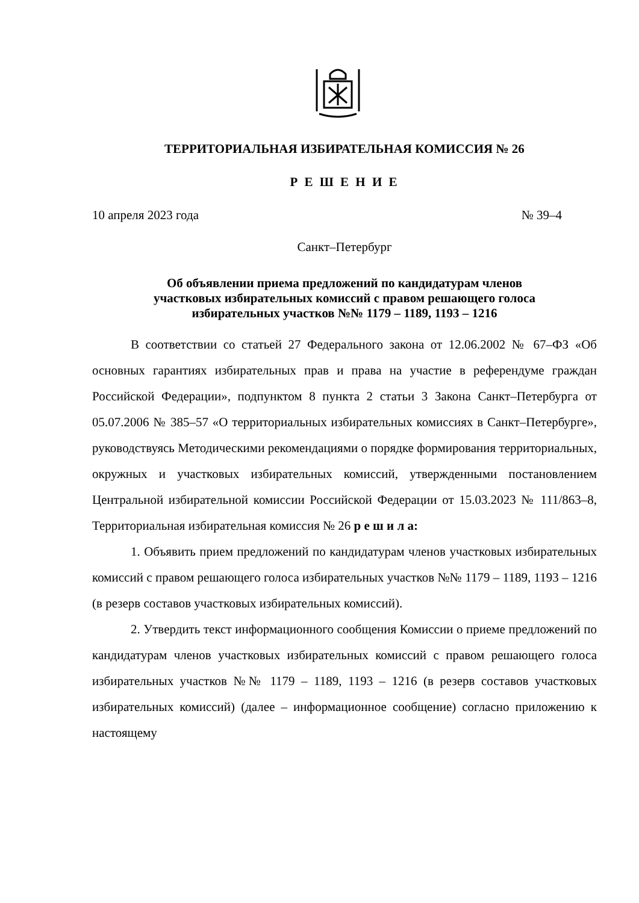ТЕРРИТОРИАЛЬНАЯ ИЗБИРАТЕЛЬНАЯ КОМИССИЯ № 26
Р Е Ш Е Н И Е
10 апреля 2023 года № 39–4
Санкт–Петербург
Об объявлении приема предложений по кандидатурам членов
участковых избирательных комиссий с правом решающего голоса
избирательных участков №№ 1179 – 1189, 1193 – 1216
В соответствии со статьей 27 Федерального закона от 12.06.2002 № 67–ФЗ «Об основных гарантиях избирательных прав и права на участие в референдуме граждан Российской Федерации», подпунктом 8 пункта 2 статьи 3 Закона Санкт–Петербурга от 05.07.2006 № 385–57 «О территориальных избирательных комиссиях в Санкт–Петербурге», руководствуясь Методическими рекомендациями о порядке формирования территориальных, окружных и участковых избирательных комиссий, утвержденными постановлением Центральной избирательной комиссии Российской Федерации от 15.03.2023 № 111/863–8, Территориальная избирательная комиссия № 26 р е ш и л а:
1. Объявить прием предложений по кандидатурам членов участковых избирательных комиссий с правом решающего голоса избирательных участков №№ 1179 – 1189, 1193 – 1216 (в резерв составов участковых избирательных комиссий).
2. Утвердить текст информационного сообщения Комиссии о приеме предложений по кандидатурам членов участковых избирательных комиссий с правом решающего голоса избирательных участков №№ 1179 – 1189, 1193 – 1216 (в резерв составов участковых избирательных комиссий) (далее – информационное сообщение) согласно приложению к настоящему